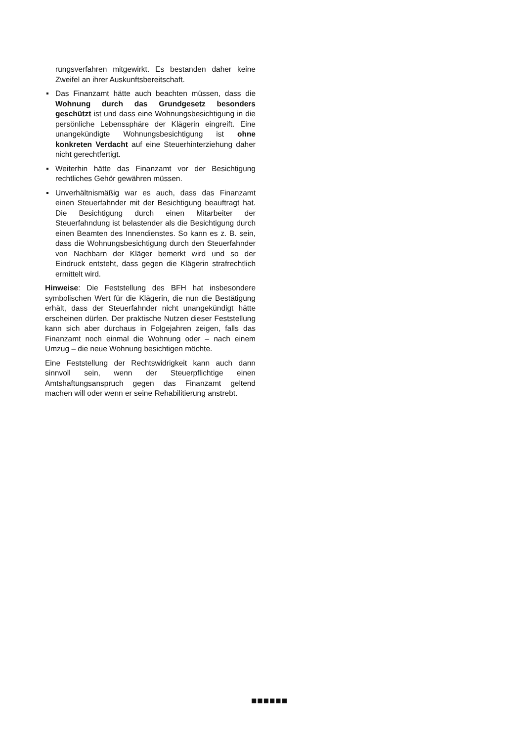rungsverfahren mitgewirkt. Es bestanden daher keine Zweifel an ihrer Auskunftsbereitschaft.
Das Finanzamt hätte auch beachten müssen, dass die Wohnung durch das Grundgesetz besonders geschützt ist und dass eine Wohnungsbesichtigung in die persönliche Lebenssphäre der Klägerin eingreift. Eine unangekündigte Wohnungsbesichtigung ist ohne konkreten Verdacht auf eine Steuerhinterziehung daher nicht gerechtfertigt.
Weiterhin hätte das Finanzamt vor der Besichtigung rechtliches Gehör gewähren müssen.
Unverhältnismäßig war es auch, dass das Finanzamt einen Steuerfahnder mit der Besichtigung beauftragt hat. Die Besichtigung durch einen Mitarbeiter der Steuerfahndung ist belastender als die Besichtigung durch einen Beamten des Innendienstes. So kann es z. B. sein, dass die Wohnungsbesichtigung durch den Steuerfahnder von Nachbarn der Kläger bemerkt wird und so der Eindruck entsteht, dass gegen die Klägerin strafrechtlich ermittelt wird.
Hinweise: Die Feststellung des BFH hat insbesondere symbolischen Wert für die Klägerin, die nun die Bestätigung erhält, dass der Steuerfahnder nicht unangekündigt hätte erscheinen dürfen. Der praktische Nutzen dieser Feststellung kann sich aber durchaus in Folgejahren zeigen, falls das Finanzamt noch einmal die Wohnung oder – nach einem Umzug – die neue Wohnung besichtigen möchte.
Eine Feststellung der Rechtswidrigkeit kann auch dann sinnvoll sein, wenn der Steuerpflichtige einen Amtshaftungsanspruch gegen das Finanzamt geltend machen will oder wenn er seine Rehabilitierung anstrebt.
■■■■■■